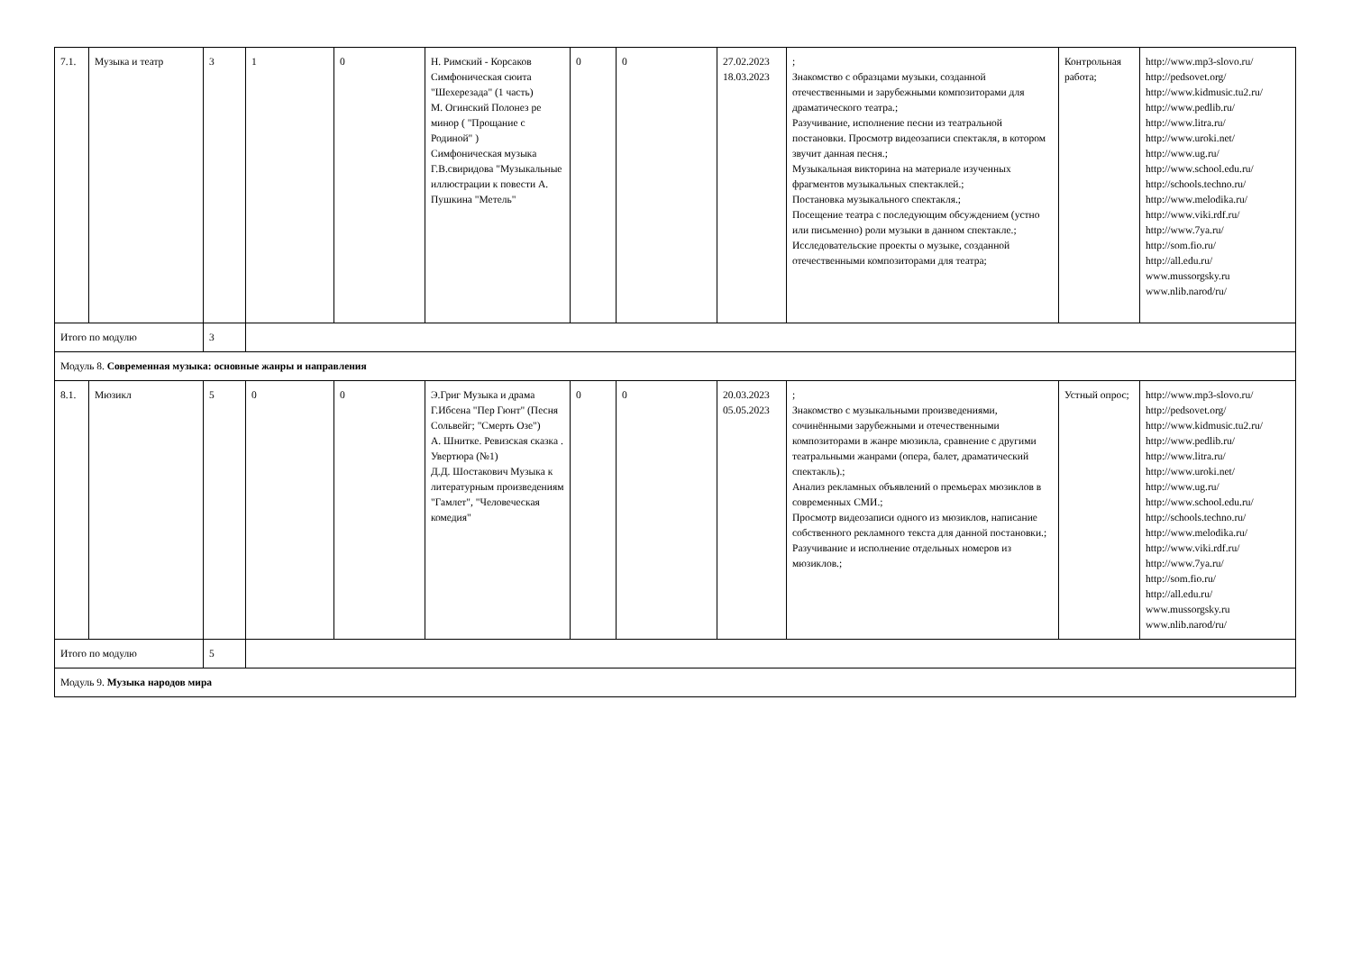| 7.1. | Музыка и театр | 3 | 1 | 0 | Н. Римский - Корсаков Симфоническая сюита "Шехерезада" (1 часть) М. Огинский Полонез ре минор ( "Прощание с Родиной" ) Симфоническая музыка Г.В.свиридова "Музыкальные иллюстрации к повести А. Пушкина "Метель" | 0 | 0 | 27.02.2023 18.03.2023 | ; Знакомство с образцами музыки, созданной отечественными и зарубежными композиторами для драматического театра.; Разучивание, исполнение песни из театральной постановки. Просмотр видеозаписи спектакля, в котором звучит данная песня.; Музыкальная викторина на материале изученных фрагментов музыкальных спектаклей.; Постановка музыкального спектакля.; Посещение театра с последующим обсуждением (устно или письменно) роли музыки в данном спектакле.; Исследовательские проекты о музыке, созданной отечественными композиторами для театра; | Контрольная работа; | http://www.mp3-slovo.ru/ http://pedsovet.org/ http://www.kidmusic.tu2.ru/ http://www.pedlib.ru/ http://www.litra.ru/ http://www.uroki.net/ http://www.ug.ru/ http://www.school.edu.ru/ http://schools.techno.ru/ http://www.melodika.ru/ http://www.viki.rdf.ru/ http://www.7ya.ru/ http://som.fio.ru/ http://all.edu.ru/ www.mussorgsky.ru www.nlib.narod/ru/ |
| Итого по модулю | | 3 | | | | | | | | | |
| Модуль 8. Современная музыка: основные жанры и направления | | | | | | | | | | | |
| 8.1. | Мюзикл | 5 | 0 | 0 | Э.Григ Музыка и драма Г.Ибсена "Пер Гюнт" (Песня Сольвейг; "Смерть Озе") А. Шнитке. Ревизская сказка . Увертюра (№1) Д.Д. Шостакович Музыка к литературным произведениям "Гамлет", "Человеческая комедия" | 0 | 0 | 20.03.2023 05.05.2023 | ; Знакомство с музыкальными произведениями, сочинёнными зарубежными и отечественными композиторами в жанре мюзикла, сравнение с другими театральными жанрами (опера, балет, драматический спектакль).; Анализ рекламных объявлений о премьерах мюзиклов в современных СМИ.; Просмотр видеозаписи одного из мюзиклов, написание собственного рекламного текста для данной постановки.; Разучивание и исполнение отдельных номеров из мюзиклов.; | Устный опрос; | http://www.mp3-slovo.ru/ http://pedsovet.org/ http://www.kidmusic.tu2.ru/ http://www.pedlib.ru/ http://www.litra.ru/ http://www.uroki.net/ http://www.ug.ru/ http://www.school.edu.ru/ http://schools.techno.ru/ http://www.melodika.ru/ http://www.viki.rdf.ru/ http://www.7ya.ru/ http://som.fio.ru/ http://all.edu.ru/ www.mussorgsky.ru www.nlib.narod/ru/ |
| Итого по модулю | | 5 | | | | | | | | | |
| Модуль 9. Музыка народов мира | | | | | | | | | | | |